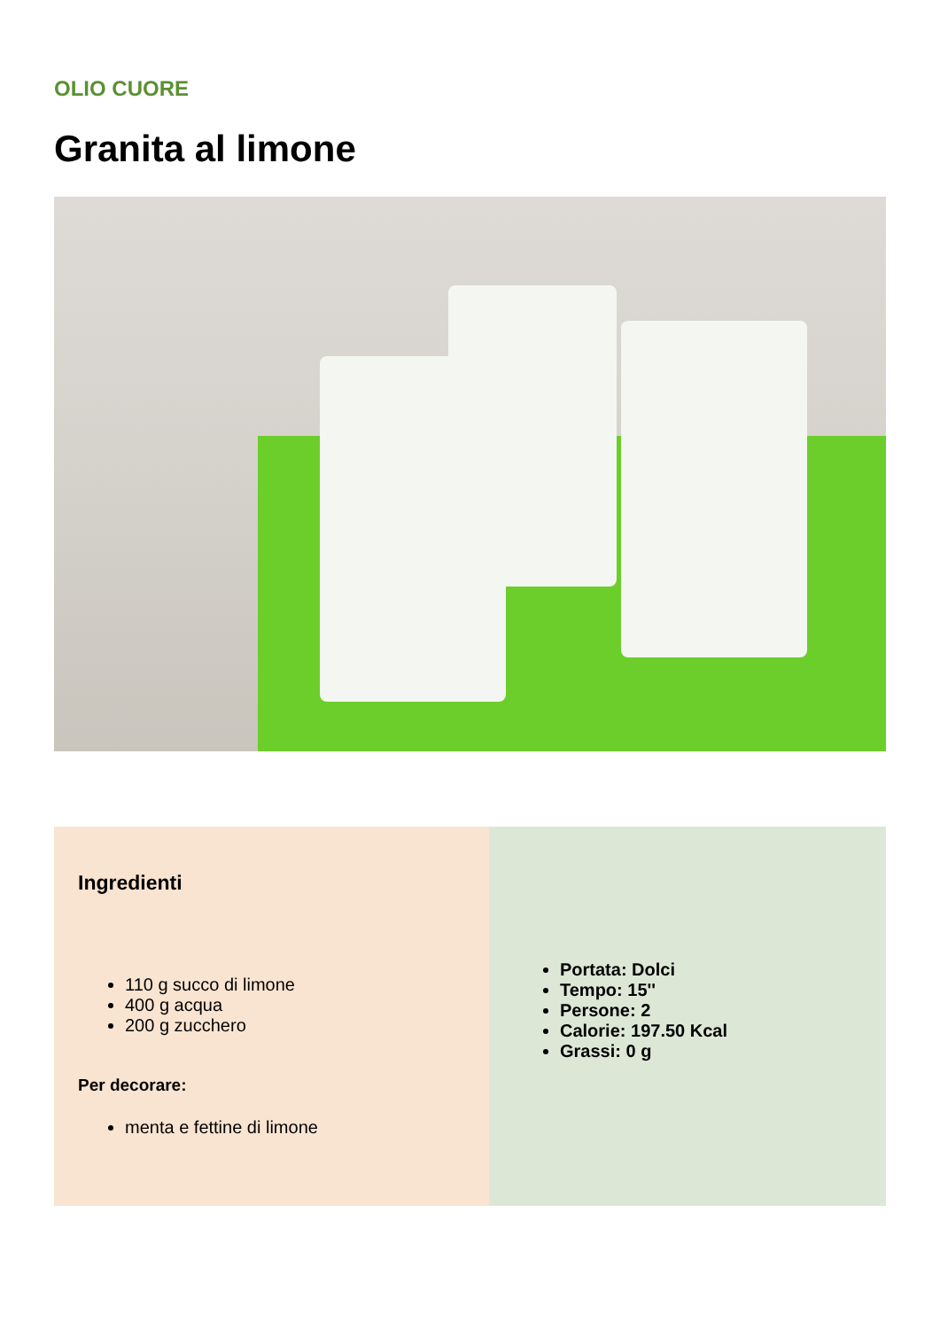OLIO CUORE
Granita al limone
Ingredienti
110 g succo di limone
400 g acqua
200 g zucchero
Per decorare:
menta e fettine di limone
Portata: Dolci
Tempo: 15''
Persone: 2
Calorie: 197.50 Kcal
Grassi: 0 g